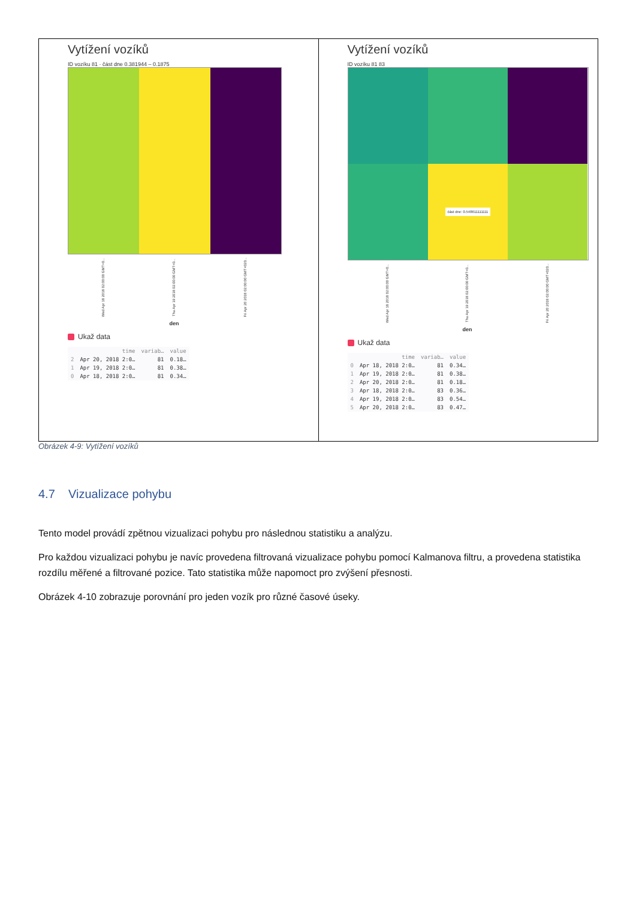Vytížení vozíků
ID vozíku 81 · část dne 0.381944 – 0.1875
Wed Apr 18 2018 02:00:00 GMT+0... Thu Apr 19 2018 02:00:00 GMT+0... Fri Apr 20 2018 02:00:00 GMT+020...
den
Ukaž data
| | time | variab… | value |
| --- | --- | --- | --- |
| 2 | Apr 20, 2018 2:0… | 81 | 0.18… |
| 1 | Apr 19, 2018 2:0… | 81 | 0.38… |
| 0 | Apr 18, 2018 2:0… | 81 | 0.34… |
Vytížení vozíků
ID vozíku 81 83
část dne: 0.548611111111
Wed Apr 18 2018 02:00:00 GMT+0... Thu Apr 19 2018 02:00:00 GMT+0... Fri Apr 20 2018 02:00:00 GMT+020...
den
Ukaž data
| | time | variab… | value |
| --- | --- | --- | --- |
| 0 | Apr 18, 2018 2:0… | 81 | 0.34… |
| 1 | Apr 19, 2018 2:0… | 81 | 0.38… |
| 2 | Apr 20, 2018 2:0… | 81 | 0.18… |
| 3 | Apr 18, 2018 2:0… | 83 | 0.36… |
| 4 | Apr 19, 2018 2:0… | 83 | 0.54… |
| 5 | Apr 20, 2018 2:0… | 83 | 0.47… |
Obrázek 4-9: Vytížení vozíků
4.7 Vizualizace pohybu
Tento model provádí zpětnou vizualizaci pohybu pro následnou statistiku a analýzu.
Pro každou vizualizaci pohybu je navíc provedena filtrovaná vizualizace pohybu pomocí Kalmanova filtru, a provedena statistika rozdílu měřené a filtrované pozice. Tato statistika může napomoct pro zvýšení přesnosti.
Obrázek 4-10 zobrazuje porovnání pro jeden vozík pro různé časové úseky.